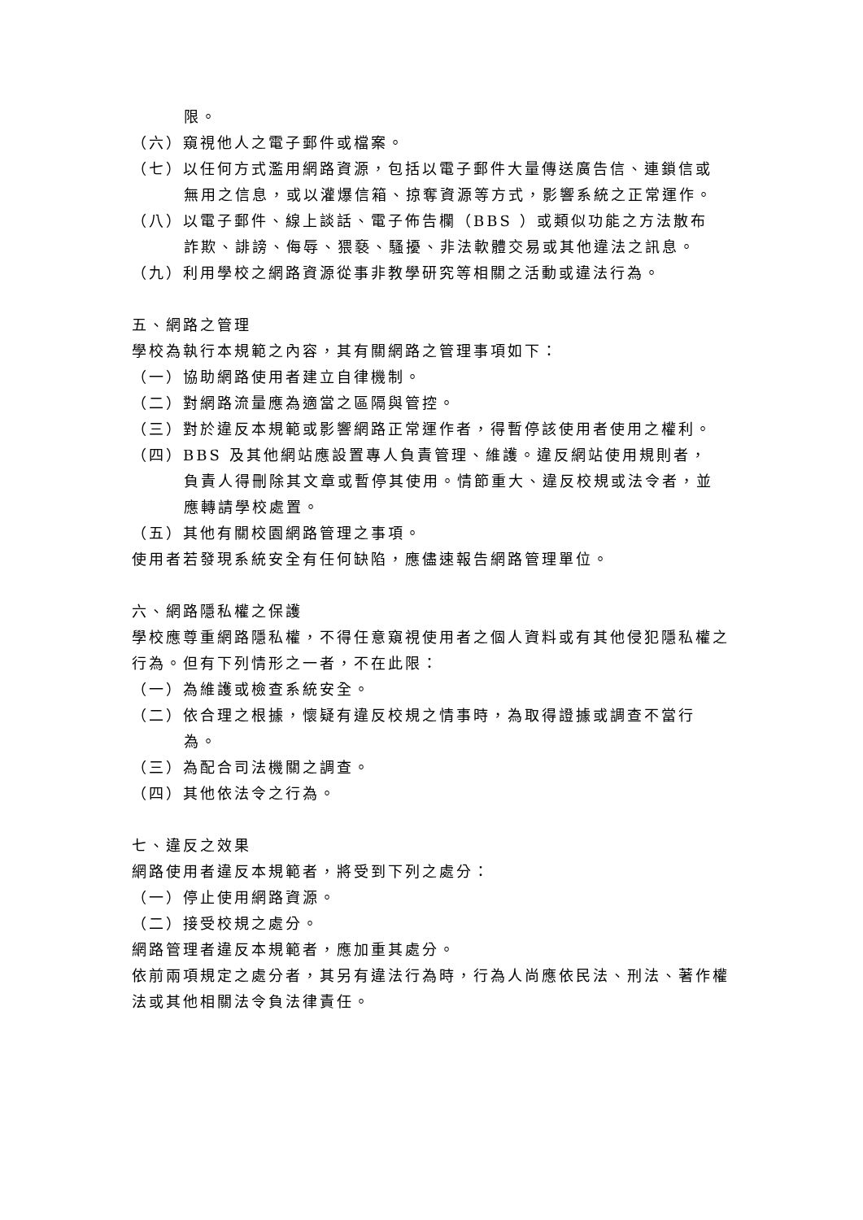限。
（六）窺視他人之電子郵件或檔案。
（七）以任何方式濫用網路資源，包括以電子郵件大量傳送廣告信、連鎖信或無用之信息，或以灌爆信箱、掠奪資源等方式，影響系統之正常運作。
（八）以電子郵件、線上談話、電子佈告欄（BBS ）或類似功能之方法散布詐欺、誹謗、侮辱、猥褻、騷擾、非法軟體交易或其他違法之訊息。
（九）利用學校之網路資源從事非教學研究等相關之活動或違法行為。
五、網路之管理
學校為執行本規範之內容，其有關網路之管理事項如下：
（一）協助網路使用者建立自律機制。
（二）對網路流量應為適當之區隔與管控。
（三）對於違反本規範或影響網路正常運作者，得暫停該使用者使用之權利。
（四）BBS 及其他網站應設置專人負責管理、維護。違反網站使用規則者，負責人得刪除其文章或暫停其使用。情節重大、違反校規或法令者，並應轉請學校處置。
（五）其他有關校園網路管理之事項。
使用者若發現系統安全有任何缺陷，應儘速報告網路管理單位。
六、網路隱私權之保護
學校應尊重網路隱私權，不得任意窺視使用者之個人資料或有其他侵犯隱私權之行為。但有下列情形之一者，不在此限：
（一）為維護或檢查系統安全。
（二）依合理之根據，懷疑有違反校規之情事時，為取得證據或調查不當行為。
（三）為配合司法機關之調查。
（四）其他依法令之行為。
七、違反之效果
網路使用者違反本規範者，將受到下列之處分：
（一）停止使用網路資源。
（二）接受校規之處分。
網路管理者違反本規範者，應加重其處分。
依前兩項規定之處分者，其另有違法行為時，行為人尚應依民法、刑法、著作權法或其他相關法令負法律責任。